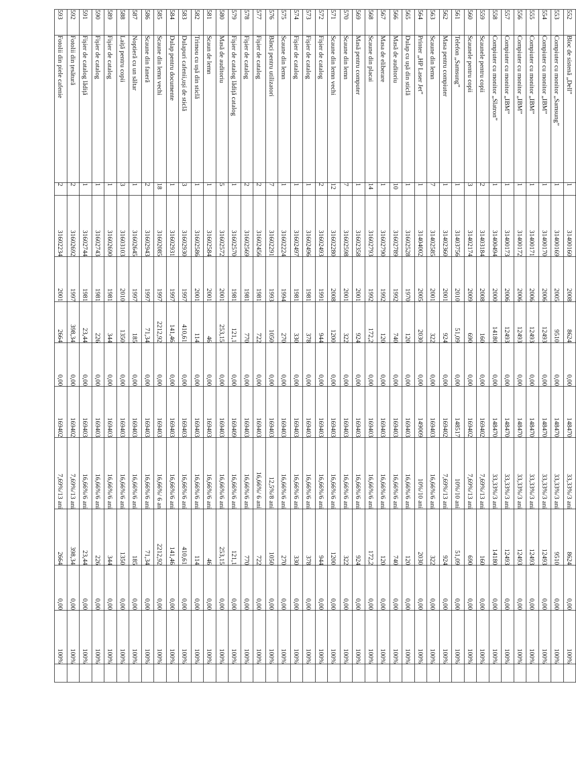| 552 | Bloc de sistenă „Dell” | 1 | 31400160 | 2008 | 8624 | 0,00 | 148470 | 33,33%/3 ani | 8624 | 0,00 | 100% | |
| 553 | Compiuter cu monitor „Samsung” | 1 | 31400169 | 2005 | 9510 | 0,00 | 148470 | 33,33%/3 ani | 9510 | 0,00 | 100% | |
| 554 | Compiuter cu monitor „IBM” | 1 | 31400170 | 2006 | 12493 | 0,00 | 148470 | 33,33%/3 ani | 12493 | 0,00 | 100% | |
| 555 | Compiuter cu monitor „IBM” | 1 | 31400171 | 2006 | 12493 | 0,00 | 148470 | 33,33%/3 ani | 12493 | 0,00 | 100% | |
| 556 | Compiuter cu monitor „IBM” | 1 | 31400172 | 2006 | 12493 | 0,00 | 148470 | 33,33%/3 ani | 12493 | 0,00 | 100% | |
| 557 | Compiuter cu monitor „IBM” | 1 | 31400173 | 2006 | 12493 | 0,00 | 148470 | 33,33%/3 ani | 12493 | 0,00 | 100% | |
| 558 | Compiuter cu monitor „Slatron” | 1 | 31400494 | 2000 | 14180 | 0,00 | 148470 | 33,33%/3 ani | 14180 | 0,00 | 100% | |
| 559 | Scaunele pentru copii | 2 | 31403184 | 2008 | 160 | 0,00 | 169402 | 7,69%/13 ani | 160 | 0,00 | 100% | |
| 560 | Scaunele pentru copii | 3 | 31402174 | 2009 | 690 | 0,00 | 169402 | 7,69%/13 ani | 690 | 0,00 | 100% | |
| 561 | Telefon „Samsung” | 1 | 31403756 | 2010 | 51,09 | 0,00 | 148517 | 10%/10 ani | 51,09 | 0,00 | 100% | |
| 562 | Masa pentru compiuter | 1 | 31402360 | 2001 | 924 | 0,00 | 169402 | 7,69%/13 ani | 924 | 0,00 | 100% | |
| 563 | Scaune din lemn | 7 | 31402585 | 2001 | 322 | 0,00 | 169403 | 16,66%/6 ani | 322 | 0,00 | 100% | |
| 564 | Printer „HP Laser Jet” | 1 | 31404002 | 2005 | 2030 | 0,00 | 149009 | 10%/10 ani | 2030 | 0,00 | 100% | |
| 565 | Dulap cu ușă din sticlă | 1 | 31602528 | 1970 | 120 | 0,00 | 169403 | 16,66%/6 ani | 120 | 0,00 | 100% | |
| 566 | Masă de auditoriu | 10 | 31602789 | 1992 | 740 | 0,00 | 169403 | 16,66%/6 ani | 740 | 0,00 | 100% | |
| 567 | Masa de eliberare | 1 | 31602790 | 1992 | 120 | 0,00 | 169403 | 16,66%/6 ani | 120 | 0,00 | 100% | |
| 568 | Scaune din placai | 14 | 31602793 | 1992 | 172,2 | 0,00 | 169403 | 16,66%/6 ani | 172,2 | 0,00 | 100% | |
| 569 | Masă pentru computer | 1 | 31602358 | 2001 | 924 | 0,00 | 169403 | 16,66%/6 ani | 924 | 0,00 | 100% | |
| 570 | Scaune din lemn | 7 | 31602598 | 2001 | 322 | 0,00 | 169403 | 16,66%/6 ani | 322 | 0,00 | 100% | |
| 571 | Scaune din lemn vechi | 12 | 31602280 | 2008 | 1200 | 0,00 | 169403 | 16,66%/6 ani | 1200 | 0,00 | 100% | |
| 572 | Fișier de catalog | 2 | 31602493 | 1991 | 944 | 0,00 | 169403 | 16,66%/6 ani | 944 | 0,00 | 100% | |
| 573 | Fișier de catalog | 1 | 31602496 | 1981 | 378 | 0,00 | 169403 | 16,66%/6 ani | 378 | 0,00 | 100% | |
| 574 | Fișier de catalog | 1 | 31602497 | 1981 | 330 | 0,00 | 169403 | 16,66%/6 ani | 330 | 0,00 | 100% | |
| 575 | Scaune din lemn | 1 | 31602224 | 1994 | 270 | 0,00 | 169403 | 16,66%/6 ani | 270 | 0,00 | 100% | |
| 576 | Bănci pentru utilizatori | 7 | 31602291 | 1993 | 1050 | 0,00 | 169403 | 12,5%/8 ani | 1050 | 0,00 | 100% | |
| 577 | Fișier de catalog | 2 | 31602456 | 1981 | 722 | 0,00 | 169403 | 16,66%/ 6 ani | 722 | 0,00 | 100% | |
| 578 | Fișier de catalog | 2 | 31602569 | 1981 | 770 | 0,00 | 169403 | 16,66%/6 ani | 770 | 0,00 | 100% | |
| 579 | Fișier de catalog lădiță catalog | 1 | 31602570 | 1981 | 121,1 | 0,00 | 169409 | 16,66%/6 ani | 121,1 | 0,00 | 100% | |
| 580 | Masă de auditoriu | 5 | 31602572 | 2001 | 253,15 | 0,00 | 169403 | 16,66%/6 ani | 253,15 | 0,00 | 100% | |
| 581 | Scaun de lemn | 1 | 31602584 | 2001 | 46 | 0,00 | 169403 | 16,66%/6 ani | 46 | 0,00 | 100% | |
| 582 | Trimou cu ușă din sticlă | 1 | 31602586 | 2001 | 114 | 0,00 | 169403 | 16,66%/6 ani | 114 | 0,00 | 100% | |
| 583 | Dulapuri cafenii,uși de sticlă | 3 | 31602930 | 1997 | 410,61 | 0,00 | 169403 | 16,66%/6 ani | 410,61 | 0,00 | 100% | |
| 584 | Dulap pentru documente | 1 | 31602931 | 1997 | 141,46 | 0,00 | 169403 | 16,66%/6 ani | 141,46 | 0,00 | 100% | |
| 585 | Scaune din lemn vechi | 18 | 31602085 | 1997 | 2212,92 | 0,00 | 169403 | 16,66%/ 6 an | 2212,92 | 0,00 | 100% | |
| 586 | Scaune din faneră | 2 | 31602943 | 1997 | 71,34 | 0,00 | 169403 | 16,66%/6 ani | 71,34 | 0,00 | 100% | |
| 587 | Noptieră cu un săltar | 1 | 31602645 | 1997 | 185 | 0,00 | 169403 | 16,66%/6 ani | 185 | 0,00 | 100% | |
| 588 | Laiță pentru copii | 3 | 31603103 | 2010 | 1350 | 0,00 | 169403 | 16,66%/6 ani | 1350 | 0,00 | 100% | |
| 589 | Fișier de catalog | 1 | 31602690 | 1981 | 344 | 0,00 | 169403 | 16,66%/6 ani | 344 | 0,00 | 100% | |
| 590 | Fișier de catalog | 1 | 31602743 | 1981 | 226 | 0,00 | 169403 | 16,66%/6 ani | 226 | 0,00 | 100% | |
| 591 | Fișier de catalog lădiță | 1 | 31602744 | 1981 | 23,44 | 0,00 | 169403 | 16,66%/6 ani | 23,44 | 0,00 | 100% | |
| 592 | Fotolii din țesătură | 2 | 31602692 | 1997 | 398,34 | 0,00 | 169402 | 7,69%/13 ani | 398,34 | 0,00 | 100% | |
| 593 | Fotolii din piele cafenie | 2 | 31602234 | 2001 | 2664 | 0,00 | 169402 | 7,69%/13 ani | 2664 | 0,00 | 100% | |